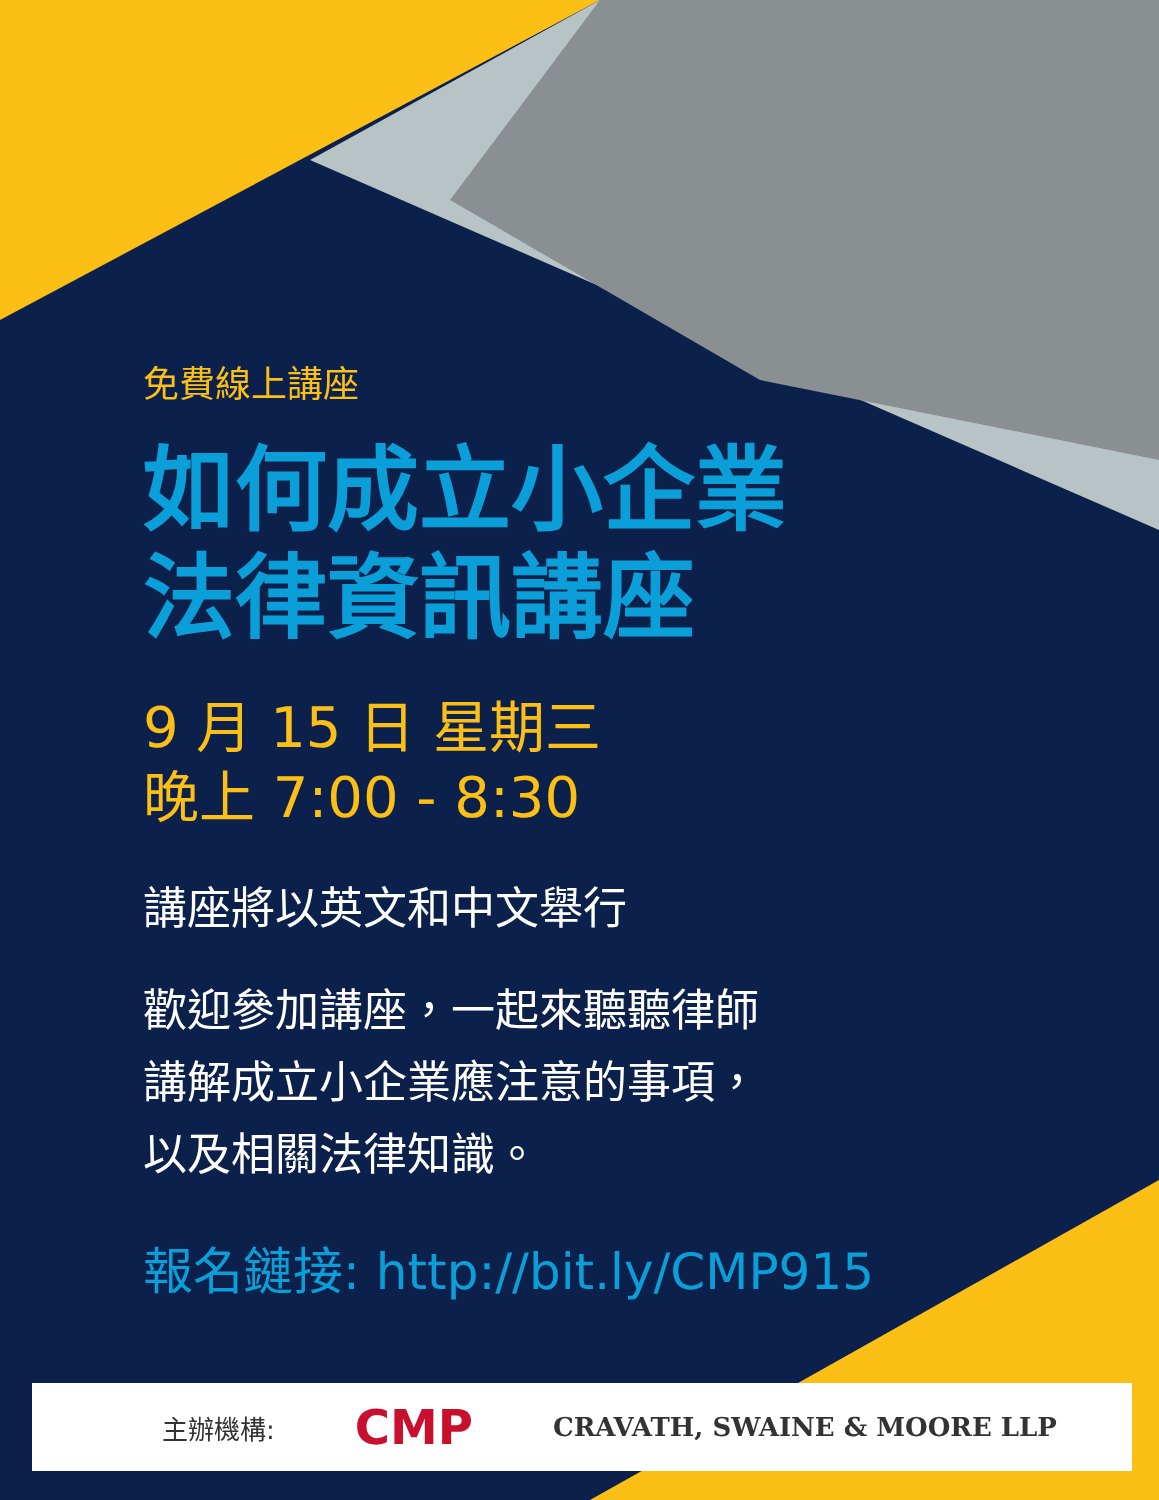免費線上講座
如何成立小企業
法律資訊講座
9 月 15 日 星期三
晚上 7:00 - 8:30
講座將以英文和中文舉行
歡迎參加講座，一起來聽聽律師
講解成立小企業應注意的事項，
以及相關法律知識。
報名鏈接: http://bit.ly/CMP915
主辦機構: CMP CRAVATH, SWAINE & MOORE LLP